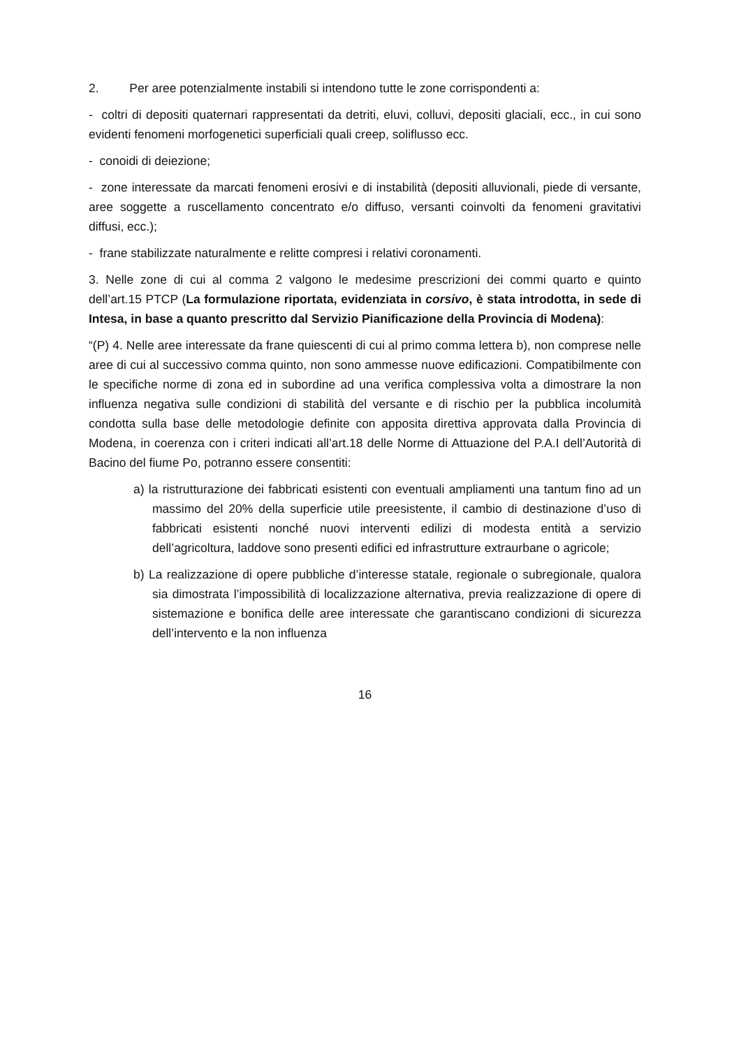2. Per aree potenzialmente instabili si intendono tutte le zone corrispondenti a:
- coltri di depositi quaternari rappresentati da detriti, eluvi, colluvi, depositi glaciali, ecc., in cui sono evidenti fenomeni morfogenetici superficiali quali creep, soliflusso ecc.
- conoidi di deiezione;
- zone interessate da marcati fenomeni erosivi e di instabilità (depositi alluvionali, piede di versante, aree soggette a ruscellamento concentrato e/o diffuso, versanti coinvolti da fenomeni gravitativi diffusi, ecc.);
- frane stabilizzate naturalmente e relitte compresi i relativi coronamenti.
3. Nelle zone di cui al comma 2 valgono le medesime prescrizioni dei commi quarto e quinto dell’art.15 PTCP (La formulazione riportata, evidenziata in corsivo, è stata introdotta, in sede di Intesa, in base a quanto prescritto dal Servizio Pianificazione della Provincia di Modena):
“(P) 4. Nelle aree interessate da frane quiescenti di cui al primo comma lettera b), non comprese nelle aree di cui al successivo comma quinto, non sono ammesse nuove edificazioni. Compatibilmente con le specifiche norme di zona ed in subordine ad una verifica complessiva volta a dimostrare la non influenza negativa sulle condizioni di stabilità del versante e di rischio per la pubblica incolumità condotta sulla base delle metodologie definite con apposita direttiva approvata dalla Provincia di Modena, in coerenza con i criteri indicati all’art.18 delle Norme di Attuazione del P.A.I dell’Autorità di Bacino del fiume Po, potranno essere consentiti:
a) la ristrutturazione dei fabbricati esistenti con eventuali ampliamenti una tantum fino ad un massimo del 20% della superficie utile preesistente, il cambio di destinazione d’uso di fabbricati esistenti nonché nuovi interventi edilizi di modesta entità a servizio dell’agricoltura, laddove sono presenti edifici ed infrastrutture extraurbane o agricole;
b) La realizzazione di opere pubbliche d’interesse statale, regionale o subregionale, qualora sia dimostrata l’impossibilità di localizzazione alternativa, previa realizzazione di opere di sistemazione e bonifica delle aree interessate che garantiscano condizioni di sicurezza dell’intervento e la non influenza
16